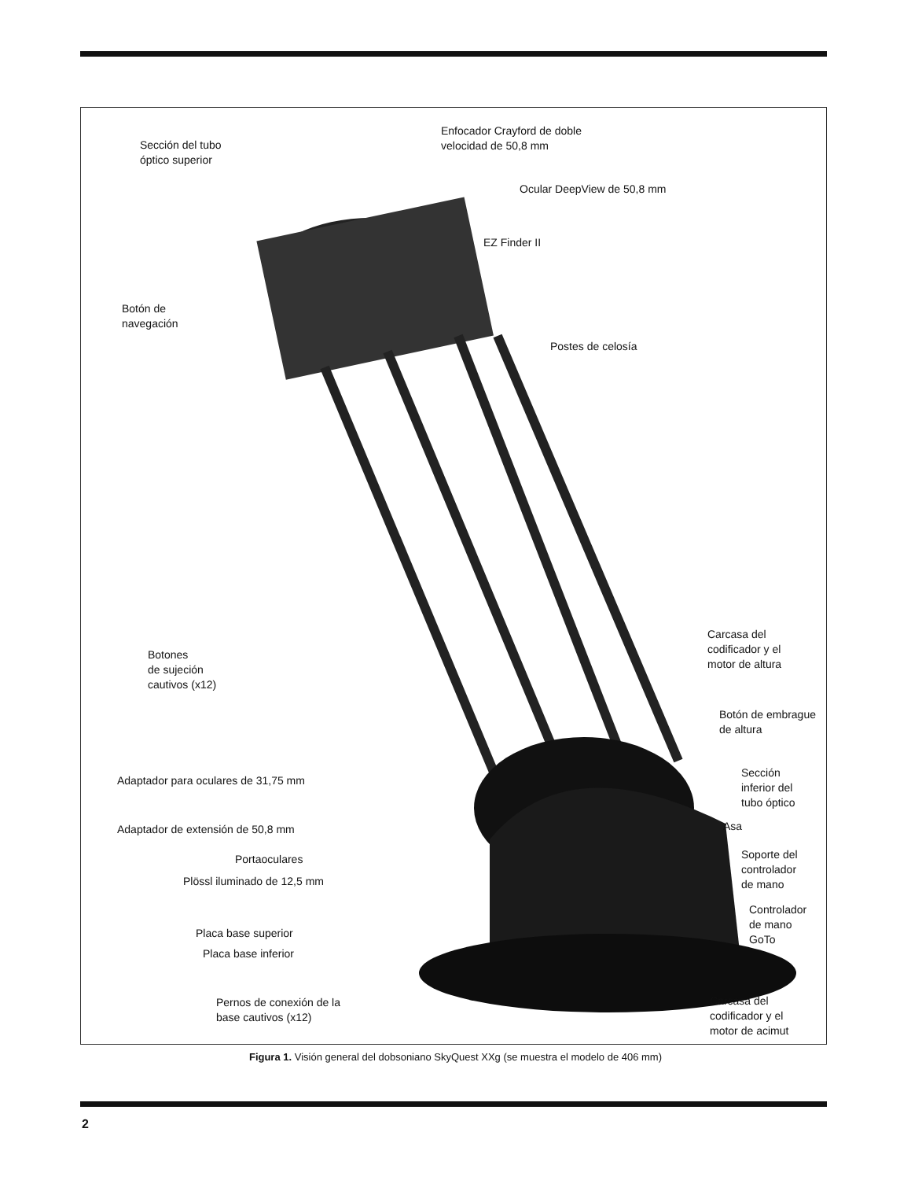Sección del tubo
óptico superior
Enfocador Crayford de doble
velocidad de 50,8 mm
Ocular DeepView de 50,8 mm
EZ Finder II
Botón de
navegación
Postes de celosía
Botones
de sujeción
cautivos (x12)
Carcasa del
codificador y el
motor de altura
Botón de embrague
de altura
Adaptador para oculares de 31,75 mm
Sección
inferior del
tubo óptico
Adaptador de extensión de 50,8 mm
Asa
Portaoculares
Soporte del
controlador
de mano
Plössl iluminado de 12,5 mm
Controlador
de mano
GoTo
Placa base superior
Placa base inferior
Pernos de conexión de la
base cautivos (x12)
Carcasa del
codificador y el
motor de acimut
Figura 1. Visión general del dobsoniano SkyQuest XXg (se muestra el modelo de 406 mm)
2